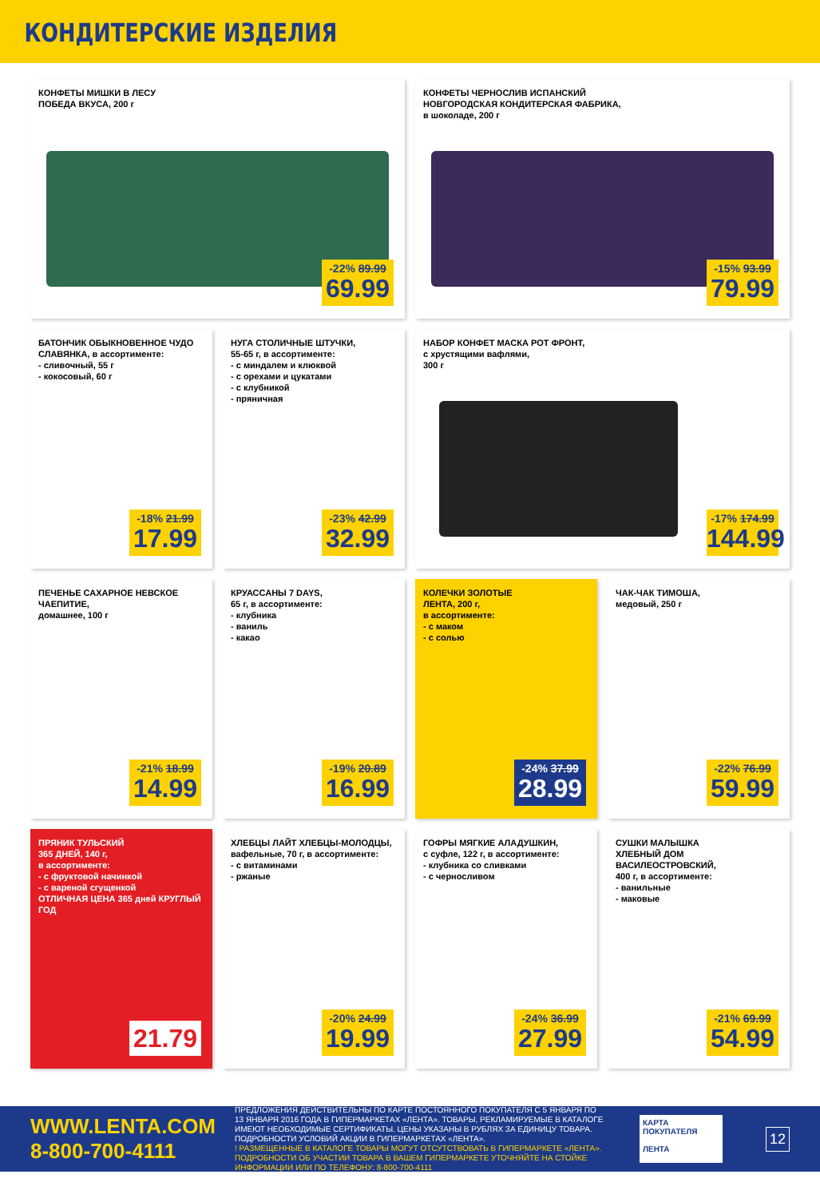КОНДИТЕРСКИЕ ИЗДЕЛИЯ
КОНФЕТЫ МИШКИ В ЛЕСУ
ПОБЕДА ВКУСА, 200 г
-22% 89.99
69.99
КОНФЕТЫ ЧЕРНОСЛИВ ИСПАНСКИЙ
НОВГОРОДСКАЯ КОНДИТЕРСКАЯ ФАБРИКА,
в шоколаде, 200 г
-15% 93.99
79.99
БАТОНЧИК ОБЫКНОВЕННОЕ ЧУДО
СЛАВЯНКА, в ассортименте:
- сливочный, 55 г
- кокосовый, 60 г
-18% 21.99
17.99
НУГА СТОЛИЧНЫЕ ШТУЧКИ,
55-65 г, в ассортименте:
- с миндалем и клюквой
- с орехами и цукатами
- с клубникой
- пряничная
-23% 42.99
32.99
НАБОР КОНФЕТ МАСКА РОТ ФРОНТ,
с хрустящими вафлями,
300 г
-17% 174.99
144.99
ПЕЧЕНЬЕ САХАРНОЕ НЕВСКОЕ ЧАЕПИТИЕ,
домашнее, 100 г
-21% 18.99
14.99
КРУАССАНЫ 7 DAYS,
65 г, в ассортименте:
- клубника
- ваниль
- какао
-19% 20.89
16.99
КОЛЕЧКИ ЗОЛОТЫЕ
ЛЕНТА, 200 г,
в ассортименте:
- с маком
- с солью
-24% 37.99
28.99
ЧАК-ЧАК ТИМОША,
медовый, 250 г
-22% 76.99
59.99
ПРЯНИК ТУЛЬСКИЙ
365 ДНЕЙ, 140 г,
в ассортименте:
- с фруктовой начинкой
- с вареной сгущенкой
ОТЛИЧНАЯ ЦЕНА 365 дней КРУГЛЫЙ ГОД
21.79
ХЛЕБЦЫ ЛАЙТ ХЛЕБЦЫ-МОЛОДЦЫ,
вафельные, 70 г, в ассортименте:
- с витаминами
- ржаные
-20% 24.99
19.99
ГОФРЫ МЯГКИЕ АЛАДУШКИН,
с суфле, 122 г, в ассортименте:
- клубника со сливками
- с черносливом
-24% 36.99
27.99
СУШКИ МАЛЫШКА
ХЛЕБНЫЙ ДОМ ВАСИЛЕОСТРОВСКИЙ,
400 г, в ассортименте:
- ванильные
- маковые
-21% 69.99
54.99
WWW.LENTA.COM
8-800-700-4111
ПРЕДЛОЖЕНИЯ ДЕЙСТВИТЕЛЬНЫ ПО КАРТЕ ПОСТОЯННОГО ПОКУПАТЕЛЯ С 5 ЯНВАРЯ ПО 13 ЯНВАРЯ 2016 ГОДА В ГИПЕРМАРКЕТАХ «ЛЕНТА». ТОВАРЫ, РЕКЛАМИРУЕМЫЕ В КАТАЛОГЕ ИМЕЮТ НЕОБХОДИМЫЕ СЕРТИФИКАТЫ. ЦЕНЫ УКАЗАНЫ В РУБЛЯХ ЗА ЕДИНИЦУ ТОВАРА. ПОДРОБНОСТИ УСЛОВИЙ АКЦИИ В ГИПЕРМАРКЕТАХ «ЛЕНТА».
! РАЗМЕЩЕННЫЕ В КАТАЛОГЕ ТОВАРЫ МОГУТ ОТСУТСТВОВАТЬ В ГИПЕРМАРКЕТЕ «ЛЕНТА». ПОДРОБНОСТИ ОБ УЧАСТИИ ТОВАРА В ВАШЕМ ГИПЕРМАРКЕТЕ УТОЧНЯЙТЕ НА СТОЙКЕ ИНФОРМАЦИИ ИЛИ ПО ТЕЛЕФОНУ: 8-800-700-4111
КАРТА ПОКУПАТЕЛЯ
ЛЕНТА
12